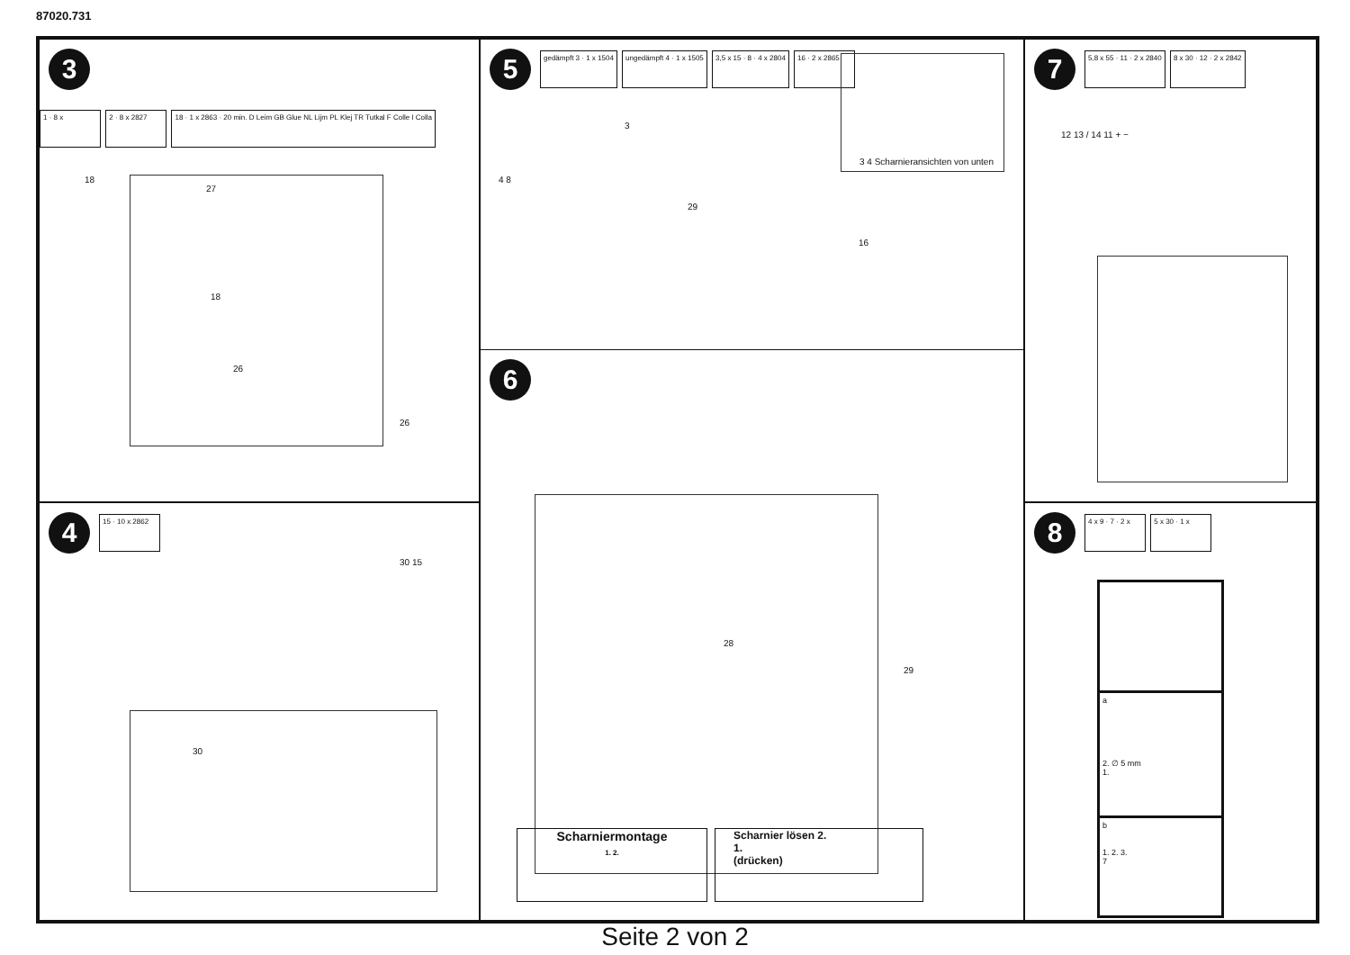87020.731
3
1 · 8 x 2 · 8 x 2827 18 · 1 x 2863 · 20 min. D Leim GB Glue NL Lijm PL Klej TR Tutkal F Colle I Colla
27
26
26
18
18
5
gedämpft 3 · 1 x 1504 ungedämpft 4 · 1 x 1505 3,5 x 15 · 8 · 4 x 2804 16 · 2 x 2865
3 4 Scharnieransichten von unten
29
4 8
3
16
7
5,8 x 55 · 11 · 2 x 2840 8 x 30 · 12 · 2 x 2842
12 13 / 14 11 + −
4
15 · 10 x 2862
30 15
30
6
28
29
Scharniermontage
1. 2.
Scharnier lösen 2.
1.
(drücken)
8
4 x 9 · 7 · 2 x 5 x 30 · 1 x
a
2. ∅ 5 mm
1.
b
1. 2. 3.
7
Seite 2 von 2